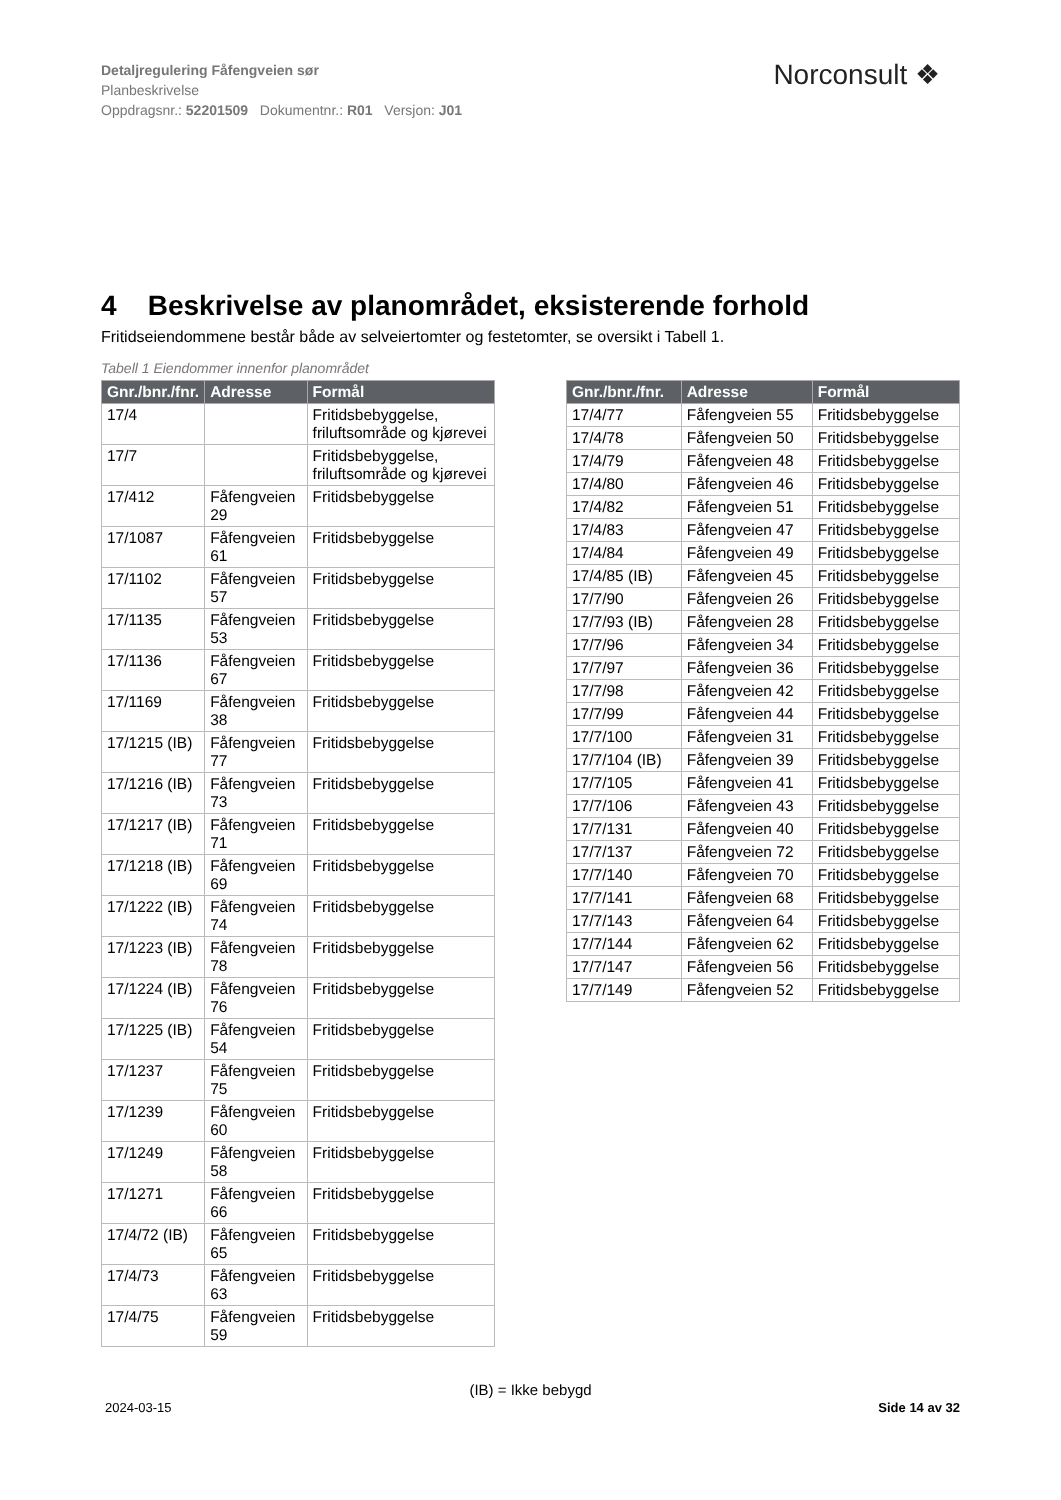Detaljregulering Fåfengveien sør
Planbeskrivelse
Oppdragsnr.: 52201509 Dokumentnr.: R01 Versjon: J01
Norconsult ❖
4 Beskrivelse av planområdet, eksisterende forhold
Fritidseiendommene består både av selveiertomter og festetomter, se oversikt i Tabell 1.
Tabell 1 Eiendommer innenfor planområdet
| Gnr./bnr./fnr. | Adresse | Formål |
| --- | --- | --- |
| 17/4 | | Fritidsbebyggelse, friluftsområde og kjørevei |
| 17/7 | | Fritidsbebyggelse, friluftsområde og kjørevei |
| 17/412 | Fåfengveien 29 | Fritidsbebyggelse |
| 17/1087 | Fåfengveien 61 | Fritidsbebyggelse |
| 17/1102 | Fåfengveien 57 | Fritidsbebyggelse |
| 17/1135 | Fåfengveien 53 | Fritidsbebyggelse |
| 17/1136 | Fåfengveien 67 | Fritidsbebyggelse |
| 17/1169 | Fåfengveien 38 | Fritidsbebyggelse |
| 17/1215 (IB) | Fåfengveien 77 | Fritidsbebyggelse |
| 17/1216 (IB) | Fåfengveien 73 | Fritidsbebyggelse |
| 17/1217 (IB) | Fåfengveien 71 | Fritidsbebyggelse |
| 17/1218 (IB) | Fåfengveien 69 | Fritidsbebyggelse |
| 17/1222 (IB) | Fåfengveien 74 | Fritidsbebyggelse |
| 17/1223 (IB) | Fåfengveien 78 | Fritidsbebyggelse |
| 17/1224 (IB) | Fåfengveien 76 | Fritidsbebyggelse |
| 17/1225 (IB) | Fåfengveien 54 | Fritidsbebyggelse |
| 17/1237 | Fåfengveien 75 | Fritidsbebyggelse |
| 17/1239 | Fåfengveien 60 | Fritidsbebyggelse |
| 17/1249 | Fåfengveien 58 | Fritidsbebyggelse |
| 17/1271 | Fåfengveien 66 | Fritidsbebyggelse |
| 17/4/72 (IB) | Fåfengveien 65 | Fritidsbebyggelse |
| 17/4/73 | Fåfengveien 63 | Fritidsbebyggelse |
| 17/4/75 | Fåfengveien 59 | Fritidsbebyggelse |
| Gnr./bnr./fnr. | Adresse | Formål |
| --- | --- | --- |
| 17/4/77 | Fåfengveien 55 | Fritidsbebyggelse |
| 17/4/78 | Fåfengveien 50 | Fritidsbebyggelse |
| 17/4/79 | Fåfengveien 48 | Fritidsbebyggelse |
| 17/4/80 | Fåfengveien 46 | Fritidsbebyggelse |
| 17/4/82 | Fåfengveien 51 | Fritidsbebyggelse |
| 17/4/83 | Fåfengveien 47 | Fritidsbebyggelse |
| 17/4/84 | Fåfengveien 49 | Fritidsbebyggelse |
| 17/4/85 (IB) | Fåfengveien 45 | Fritidsbebyggelse |
| 17/7/90 | Fåfengveien 26 | Fritidsbebyggelse |
| 17/7/93 (IB) | Fåfengveien 28 | Fritidsbebyggelse |
| 17/7/96 | Fåfengveien 34 | Fritidsbebyggelse |
| 17/7/97 | Fåfengveien 36 | Fritidsbebyggelse |
| 17/7/98 | Fåfengveien 42 | Fritidsbebyggelse |
| 17/7/99 | Fåfengveien 44 | Fritidsbebyggelse |
| 17/7/100 | Fåfengveien 31 | Fritidsbebyggelse |
| 17/7/104 (IB) | Fåfengveien 39 | Fritidsbebyggelse |
| 17/7/105 | Fåfengveien 41 | Fritidsbebyggelse |
| 17/7/106 | Fåfengveien 43 | Fritidsbebyggelse |
| 17/7/131 | Fåfengveien 40 | Fritidsbebyggelse |
| 17/7/137 | Fåfengveien 72 | Fritidsbebyggelse |
| 17/7/140 | Fåfengveien 70 | Fritidsbebyggelse |
| 17/7/141 | Fåfengveien 68 | Fritidsbebyggelse |
| 17/7/143 | Fåfengveien 64 | Fritidsbebyggelse |
| 17/7/144 | Fåfengveien 62 | Fritidsbebyggelse |
| 17/7/147 | Fåfengveien 56 | Fritidsbebyggelse |
| 17/7/149 | Fåfengveien 52 | Fritidsbebyggelse |
(IB) = Ikke bebygd
2024-03-15 Side 14 av 32